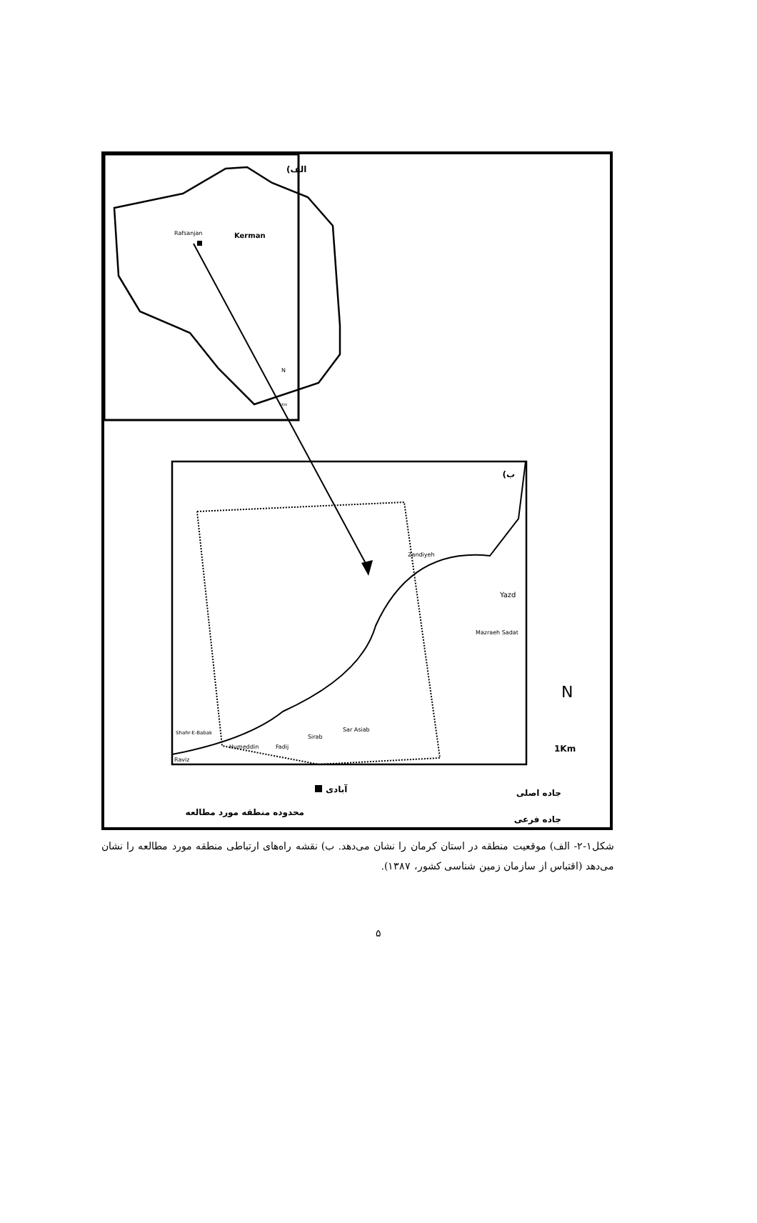الف)
Rafsanjan
Kerman
N
1Km
ب)
Zandiyeh
Mazraeh Sadat
Sar Asiab
Sirab
Fadij
Humeddin
Shahr-E-Babak
Raviz
Yazd
N
1Km
آبادی
جاده اصلی
محدوده منطقه مورد مطالعه
جاده فرعی
شکل۱-۲- الف) موقعیت منطقه در استان کرمان را نشان می‌دهد. ب) نقشه راه‌های ارتباطی منطقه مورد مطالعه را نشان می‌دهد (اقتباس از سازمان زمین شناسی کشور، ۱۳۸۷).
۵